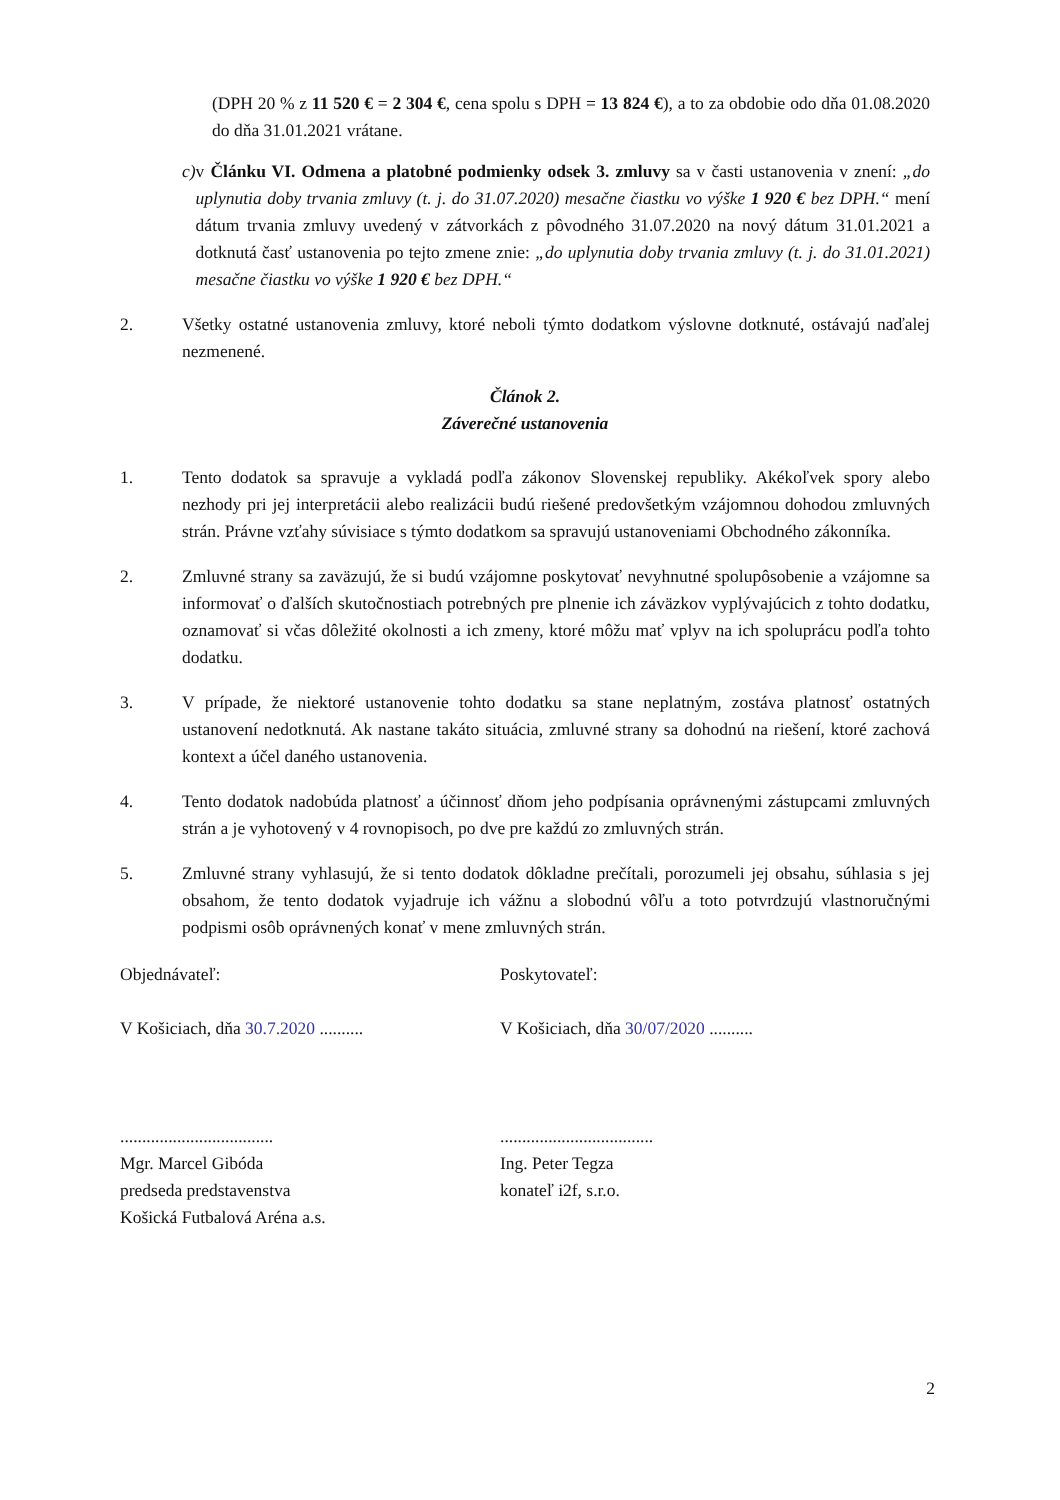(DPH 20 % z 11 520 € = 2 304 €, cena spolu s DPH = 13 824 €), a to za obdobie odo dňa 01.08.2020 do dňa 31.01.2021 vrátane.
c) v Článku VI. Odmena a platobné podmienky odsek 3. zmluvy sa v časti ustanovenia v znení: „do uplynutia doby trvania zmluvy (t. j. do 31.07.2020) mesačne čiastku vo výške 1 920 € bez DPH.“ mení dátum trvania zmluvy uvedený v zátvorkách z pôvodného 31.07.2020 na nový dátum 31.01.2021 a dotknutá časť ustanovenia po tejto zmene znie: „do uplynutia doby trvania zmluvy (t. j. do 31.01.2021) mesačne čiastku vo výške 1 920 € bez DPH.“
2. Všetky ostatné ustanovenia zmluvy, ktoré neboli týmto dodatkom výslovne dotknuté, ostávajú naďalej nezmenené.
Článok 2.
Záverečné ustanovenia
1. Tento dodatok sa spravuje a vykladá podľa zákonov Slovenskej republiky. Akékoľvek spory alebo nezhody pri jej interpretácii alebo realizácii budú riešené predovšetkým vzájomnou dohodou zmluvných strán. Právne vzťahy súvisiace s týmto dodatkom sa spravujú ustanoveniami Obchodného zákonníka.
2. Zmluvné strany sa zaväzujú, že si budú vzájomne poskytovať nevyhnutné spolupôsobenie a vzájomne sa informovať o ďalších skutočnostiach potrebných pre plnenie ich záväzkov vyplývajúcich z tohto dodatku, oznamovať si včas dôležité okolnosti a ich zmeny, ktoré môžu mať vplyv na ich spoluprácu podľa tohto dodatku.
3. V prípade, že niektoré ustanovenie tohto dodatku sa stane neplatným, zostáva platnosť ostatných ustanovení nedotknutá. Ak nastane takáto situácia, zmluvné strany sa dohodnú na riešení, ktoré zachová kontext a účel daného ustanovenia.
4. Tento dodatok nadobúda platnosť a účinnosť dňom jeho podpísania oprávnenými zástupcami zmluvných strán a je vyhotovený v 4 rovnopisoch, po dve pre každú zo zmluvných strán.
5. Zmluvné strany vyhlasujú, že si tento dodatok dôkladne prečítali, porozumeli jej obsahu, súhlasia s jej obsahom, že tento dodatok vyjadruje ich vážnu a slobodnú vôľu a toto potvrdzujú vlastnoručnými podpismi osôb oprávnených konať v mene zmluvných strán.
Objednávateľ:
V Košiciach, dňa 30.7.2020 ..........
...................................
Mgr. Marcel Gibóda
predseda predstavenstva
Košická Futbalová Aréna a.s.
Poskytovateľ:
V Košiciach, dňa 30/07/2020 ..........
...................................
Ing. Peter Tegza
konateľ i2f, s.r.o.
2